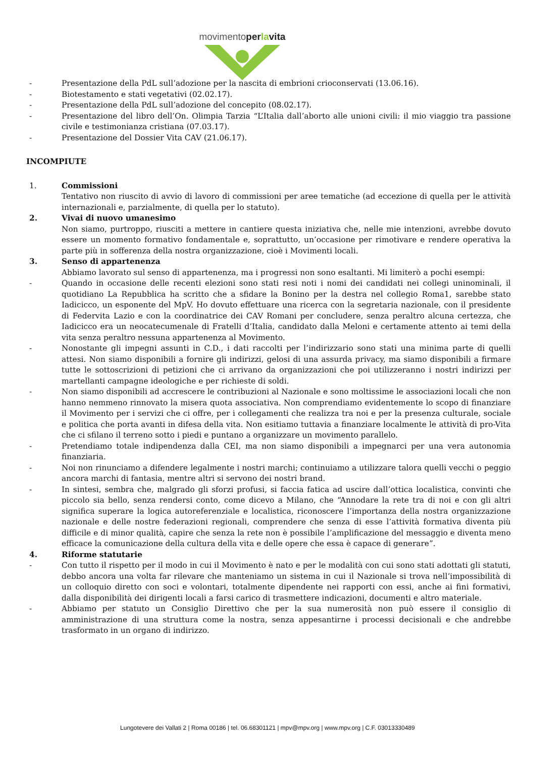movimentoperlavita
- Presentazione della PdL sull’adozione per la nascita di embrioni crioconservati (13.06.16).
- Biotestamento e stati vegetativi (02.02.17).
- Presentazione della PdL sull’adozione del concepito (08.02.17).
- Presentazione del libro dell’On. Olimpia Tarzia “L’Italia dall’aborto alle unioni civili: il mio viaggio tra passione civile e testimonianza cristiana (07.03.17).
- Presentazione del Dossier Vita CAV (21.06.17).
INCOMPIUTE
1. Commissioni
Tentativo non riuscito di avvio di lavoro di commissioni per aree tematiche (ad eccezione di quella per le attività internazionali e, parzialmente, di quella per lo statuto).
2. Vivai di nuovo umanesimo
Non siamo, purtroppo, riusciti a mettere in cantiere questa iniziativa che, nelle mie intenzioni, avrebbe dovuto essere un momento formativo fondamentale e, soprattutto, un’occasione per rimotivare e rendere operativa la parte più in sofferenza della nostra organizzazione, cioè i Movimenti locali.
3. Senso di appartenenza
Abbiamo lavorato sul senso di appartenenza, ma i progressi non sono esaltanti. Mi limiterò a pochi esempi:
- Quando in occasione delle recenti elezioni sono stati resi noti i nomi dei candidati nei collegi uninominali, il quotidiano La Repubblica ha scritto che a sfidare la Bonino per la destra nel collegio Roma1, sarebbe stato Iadicicco, un esponente del MpV. Ho dovuto effettuare una ricerca con la segretaria nazionale, con il presidente di Federvita Lazio e con la coordinatrice dei CAV Romani per concludere, senza peraltro alcuna certezza, che Iadicicco era un neocatecumenale di Fratelli d’Italia, candidato dalla Meloni e certamente attento ai temi della vita senza peraltro nessuna appartenenza al Movimento.
- Nonostante gli impegni assunti in C.D., i dati raccolti per l’indirizzario sono stati una minima parte di quelli attesi. Non siamo disponibili a fornire gli indirizzi, gelosi di una assurda privacy, ma siamo disponibili a firmare tutte le sottoscrizioni di petizioni che ci arrivano da organizzazioni che poi utilizzeranno i nostri indirizzi per martellanti campagne ideologiche e per richieste di soldi.
- Non siamo disponibili ad accrescere le contribuzioni al Nazionale e sono moltissime le associazioni locali che non hanno nemmeno rinnovato la misera quota associativa. Non comprendiamo evidentemente lo scopo di finanziare il Movimento per i servizi che ci offre, per i collegamenti che realizza tra noi e per la presenza culturale, sociale e politica che porta avanti in difesa della vita. Non esitiamo tuttavia a finanziare localmente le attività di pro-Vita che ci sfilano il terreno sotto i piedi e puntano a organizzare un movimento parallelo.
- Pretendiamo totale indipendenza dalla CEI, ma non siamo disponibili a impegnarci per una vera autonomia finanziaria.
- Noi non rinunciamo a difendere legalmente i nostri marchi; continuiamo a utilizzare talora quelli vecchi o peggio ancora marchi di fantasia, mentre altri si servono dei nostri brand.
- In sintesi, sembra che, malgrado gli sforzi profusi, si faccia fatica ad uscire dall’ottica localistica, convinti che piccolo sia bello, senza rendersi conto, come dicevo a Milano, che “Annodare la rete tra di noi e con gli altri significa superare la logica autoreferenziale e localistica, riconoscere l’importanza della nostra organizzazione nazionale e delle nostre federazioni regionali, comprendere che senza di esse l’attività formativa diventa più difficile e di minor qualità, capire che senza la rete non è possibile l’amplificazione del messaggio e diventa meno efficace la comunicazione della cultura della vita e delle opere che essa è capace di generare”.
4. Riforme statutarie
- Con tutto il rispetto per il modo in cui il Movimento è nato e per le modalità con cui sono stati adottati gli statuti, debbo ancora una volta far rilevare che manteniamo un sistema in cui il Nazionale si trova nell’impossibilità di un colloquio diretto con soci e volontari, totalmente dipendente nei rapporti con essi, anche ai fini formativi, dalla disponibilità dei dirigenti locali a farsi carico di trasmettere indicazioni, documenti e altro materiale.
- Abbiamo per statuto un Consiglio Direttivo che per la sua numerosità non può essere il consiglio di amministrazione di una struttura come la nostra, senza appesantirne i processi decisionali e che andrebbe trasformato in un organo di indirizzo.
Lungotevere dei Vallati 2 | Roma 00186 | tel. 06.68301121 | mpv@mpv.org | www.mpv.org | C.F. 03013330489